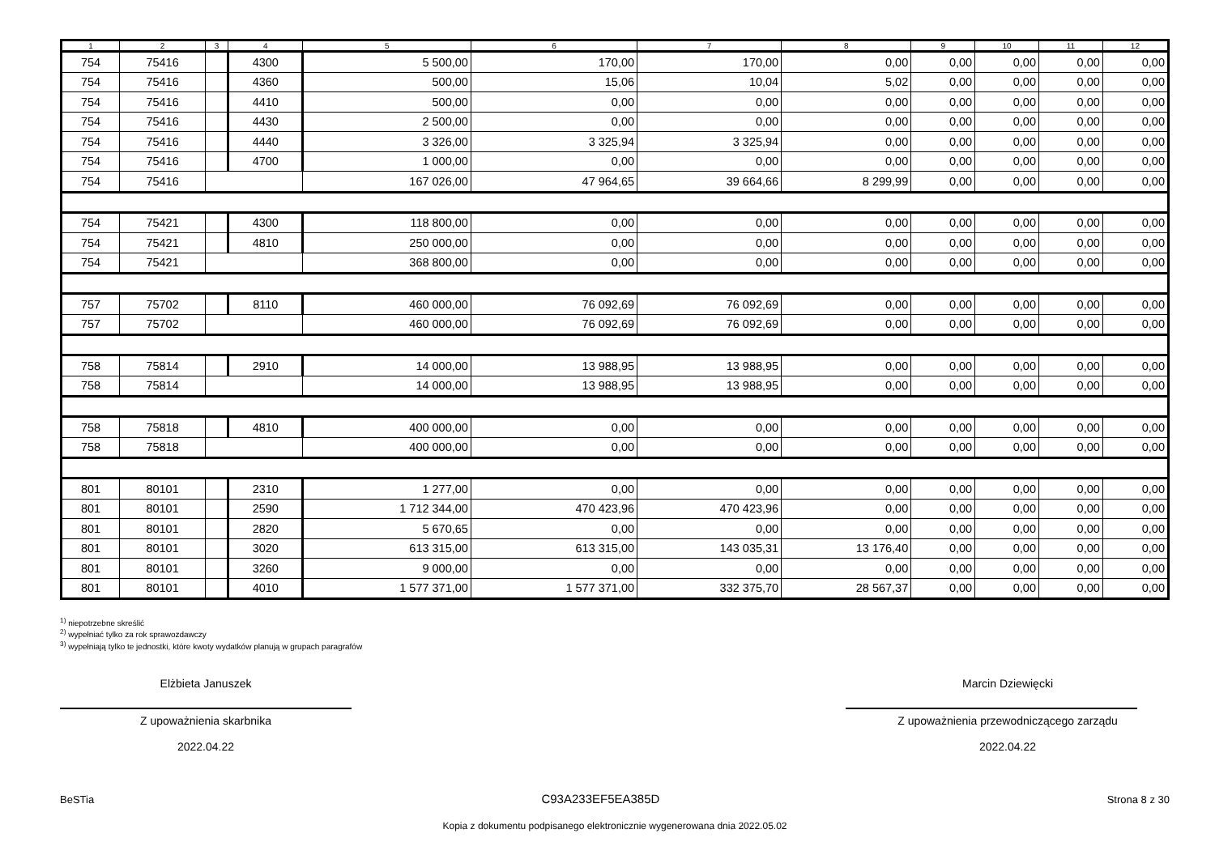| 1 | 2 | 3 | 4 | 5 | 6 | 7 | 8 | 9 | 10 | 11 | 12 |
| --- | --- | --- | --- | --- | --- | --- | --- | --- | --- | --- | --- |
| 754 | 75416 | | 4300 | 5 500,00 | 170,00 | 170,00 | 0,00 | 0,00 | 0,00 | 0,00 | 0,00 |
| 754 | 75416 | | 4360 | 500,00 | 15,06 | 10,04 | 5,02 | 0,00 | 0,00 | 0,00 | 0,00 |
| 754 | 75416 | | 4410 | 500,00 | 0,00 | 0,00 | 0,00 | 0,00 | 0,00 | 0,00 | 0,00 |
| 754 | 75416 | | 4430 | 2 500,00 | 0,00 | 0,00 | 0,00 | 0,00 | 0,00 | 0,00 | 0,00 |
| 754 | 75416 | | 4440 | 3 326,00 | 3 325,94 | 3 325,94 | 0,00 | 0,00 | 0,00 | 0,00 | 0,00 |
| 754 | 75416 | | 4700 | 1 000,00 | 0,00 | 0,00 | 0,00 | 0,00 | 0,00 | 0,00 | 0,00 |
| 754 | 75416 | | | 167 026,00 | 47 964,65 | 39 664,66 | 8 299,99 | 0,00 | 0,00 | 0,00 | 0,00 |
| 754 | 75421 | | 4300 | 118 800,00 | 0,00 | 0,00 | 0,00 | 0,00 | 0,00 | 0,00 | 0,00 |
| 754 | 75421 | | 4810 | 250 000,00 | 0,00 | 0,00 | 0,00 | 0,00 | 0,00 | 0,00 | 0,00 |
| 754 | 75421 | | | 368 800,00 | 0,00 | 0,00 | 0,00 | 0,00 | 0,00 | 0,00 | 0,00 |
| 757 | 75702 | | 8110 | 460 000,00 | 76 092,69 | 76 092,69 | 0,00 | 0,00 | 0,00 | 0,00 | 0,00 |
| 757 | 75702 | | | 460 000,00 | 76 092,69 | 76 092,69 | 0,00 | 0,00 | 0,00 | 0,00 | 0,00 |
| 758 | 75814 | | 2910 | 14 000,00 | 13 988,95 | 13 988,95 | 0,00 | 0,00 | 0,00 | 0,00 | 0,00 |
| 758 | 75814 | | | 14 000,00 | 13 988,95 | 13 988,95 | 0,00 | 0,00 | 0,00 | 0,00 | 0,00 |
| 758 | 75818 | | 4810 | 400 000,00 | 0,00 | 0,00 | 0,00 | 0,00 | 0,00 | 0,00 | 0,00 |
| 758 | 75818 | | | 400 000,00 | 0,00 | 0,00 | 0,00 | 0,00 | 0,00 | 0,00 | 0,00 |
| 801 | 80101 | | 2310 | 1 277,00 | 0,00 | 0,00 | 0,00 | 0,00 | 0,00 | 0,00 | 0,00 |
| 801 | 80101 | | 2590 | 1 712 344,00 | 470 423,96 | 470 423,96 | 0,00 | 0,00 | 0,00 | 0,00 | 0,00 |
| 801 | 80101 | | 2820 | 5 670,65 | 0,00 | 0,00 | 0,00 | 0,00 | 0,00 | 0,00 | 0,00 |
| 801 | 80101 | | 3020 | 613 315,00 | 613 315,00 | 143 035,31 | 13 176,40 | 0,00 | 0,00 | 0,00 | 0,00 |
| 801 | 80101 | | 3260 | 9 000,00 | 0,00 | 0,00 | 0,00 | 0,00 | 0,00 | 0,00 | 0,00 |
| 801 | 80101 | | 4010 | 1 577 371,00 | 1 577 371,00 | 332 375,70 | 28 567,37 | 0,00 | 0,00 | 0,00 | 0,00 |
<sup>1)</sup> niepotrzebne skreślić
<sup>2)</sup> wypełniać tylko za rok sprawozdawczy
<sup>3)</sup> wypełniają tylko te jednostki, które kwoty wydatków planują w grupach paragrafów
Elżbieta Januszek
Z upoważnienia skarbnika
2022.04.22
Marcin Dziewięcki
Z upoważnienia przewodniczącego zarządu
2022.04.22
BeSTia C93A233EF5EA385D Strona 8 z 30
Kopia z dokumentu podpisanego elektronicznie wygenerowana dnia 2022.05.02